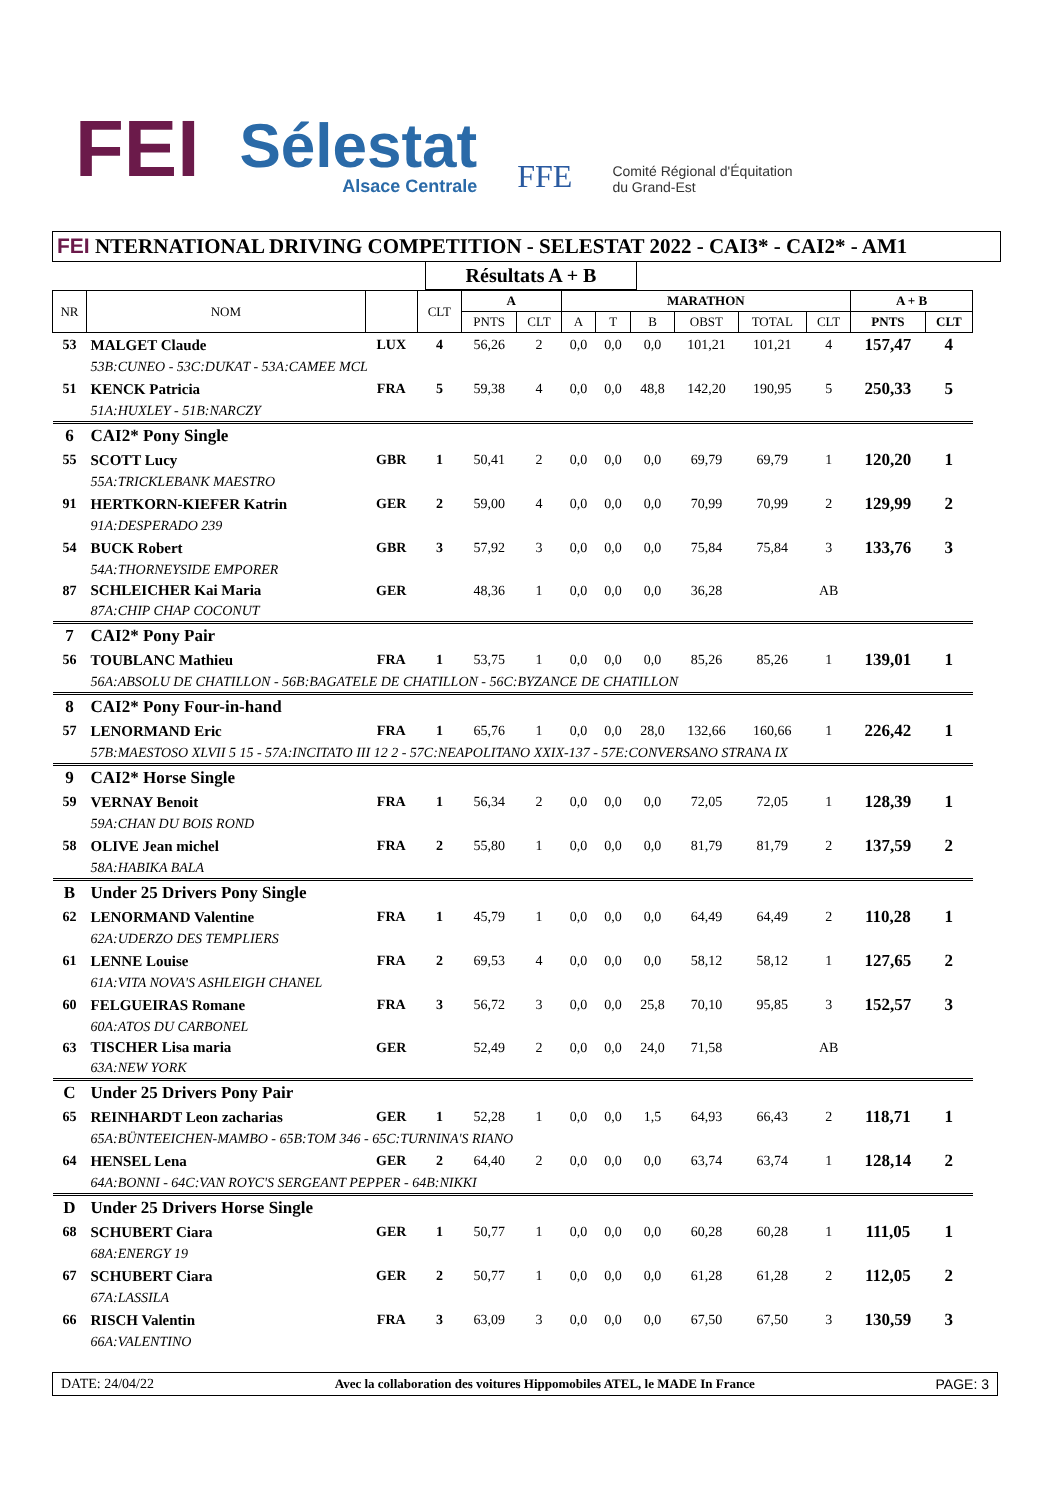FEI
Sélestat
Alsace Centrale
FFE
Comité Régional d'Équitation
du Grand-Est
FEI NTERNATIONAL DRIVING COMPETITION - SELESTAT 2022 - CAI3* - CAI2* - AM1
Résultats A + B
| NR | NOM | | CLT | A | | MARATHON | | | | | | A + B | |
| --- | --- | --- | --- | --- | --- | --- | --- | --- | --- | --- | --- | --- | --- |
| | | | | PNTS | CLT | A | T | B | OBST | TOTAL | CLT | PNTS | CLT |
| 53 | MALGET Claude | LUX | 4 | 56,26 | 2 | 0,0 | 0,0 | 0,0 | 101,21 | 101,21 | 4 | 157,47 | 4 |
| | 53B:CUNEO - 53C:DUKAT - 53A:CAMEE MCL | | | | | | | | | | | | |
| 51 | KENCK Patricia | FRA | 5 | 59,38 | 4 | 0,0 | 0,0 | 48,8 | 142,20 | 190,95 | 5 | 250,33 | 5 |
| | 51A:HUXLEY - 51B:NARCZY | | | | | | | | | | | | |
| 6 | CAI2* Pony Single | | | | | | | | | | | | |
| 55 | SCOTT Lucy | GBR | 1 | 50,41 | 2 | 0,0 | 0,0 | 0,0 | 69,79 | 69,79 | 1 | 120,20 | 1 |
| | 55A:TRICKLEBANK MAESTRO | | | | | | | | | | | | |
| 91 | HERTKORN-KIEFER Katrin | GER | 2 | 59,00 | 4 | 0,0 | 0,0 | 0,0 | 70,99 | 70,99 | 2 | 129,99 | 2 |
| | 91A:DESPERADO 239 | | | | | | | | | | | | |
| 54 | BUCK Robert | GBR | 3 | 57,92 | 3 | 0,0 | 0,0 | 0,0 | 75,84 | 75,84 | 3 | 133,76 | 3 |
| | 54A:THORNEYSIDE EMPORER | | | | | | | | | | | | |
| 87 | SCHLEICHER Kai Maria | GER | | 48,36 | 1 | 0,0 | 0,0 | 0,0 | 36,28 | | AB | | |
| | 87A:CHIP CHAP COCONUT | | | | | | | | | | | | |
| 7 | CAI2* Pony Pair | | | | | | | | | | | | |
| 56 | TOUBLANC Mathieu | FRA | 1 | 53,75 | 1 | 0,0 | 0,0 | 0,0 | 85,26 | 85,26 | 1 | 139,01 | 1 |
| | 56A:ABSOLU DE CHATILLON - 56B:BAGATELE DE CHATILLON - 56C:BYZANCE DE CHATILLON | | | | | | | | | | | | |
| 8 | CAI2* Pony Four-in-hand | | | | | | | | | | | | |
| 57 | LENORMAND Eric | FRA | 1 | 65,76 | 1 | 0,0 | 0,0 | 28,0 | 132,66 | 160,66 | 1 | 226,42 | 1 |
| | 57B:MAESTOSO XLVII 5 15 - 57A:INCITATO III 12 2 - 57C:NEAPOLITANO XXIX-137 - 57E:CONVERSANO STRANA IX | | | | | | | | | | | | |
| 9 | CAI2* Horse Single | | | | | | | | | | | | |
| 59 | VERNAY Benoit | FRA | 1 | 56,34 | 2 | 0,0 | 0,0 | 0,0 | 72,05 | 72,05 | 1 | 128,39 | 1 |
| | 59A:CHAN DU BOIS ROND | | | | | | | | | | | | |
| 58 | OLIVE Jean michel | FRA | 2 | 55,80 | 1 | 0,0 | 0,0 | 0,0 | 81,79 | 81,79 | 2 | 137,59 | 2 |
| | 58A:HABIKA BALA | | | | | | | | | | | | |
| B | Under 25 Drivers Pony Single | | | | | | | | | | | | |
| 62 | LENORMAND Valentine | FRA | 1 | 45,79 | 1 | 0,0 | 0,0 | 0,0 | 64,49 | 64,49 | 2 | 110,28 | 1 |
| | 62A:UDERZO DES TEMPLIERS | | | | | | | | | | | | |
| 61 | LENNE Louise | FRA | 2 | 69,53 | 4 | 0,0 | 0,0 | 0,0 | 58,12 | 58,12 | 1 | 127,65 | 2 |
| | 61A:VITA NOVA'S ASHLEIGH CHANEL | | | | | | | | | | | | |
| 60 | FELGUEIRAS Romane | FRA | 3 | 56,72 | 3 | 0,0 | 0,0 | 25,8 | 70,10 | 95,85 | 3 | 152,57 | 3 |
| | 60A:ATOS DU CARBONEL | | | | | | | | | | | | |
| 63 | TISCHER Lisa maria | GER | | 52,49 | 2 | 0,0 | 0,0 | 24,0 | 71,58 | | AB | | |
| | 63A:NEW YORK | | | | | | | | | | | | |
| C | Under 25 Drivers Pony Pair | | | | | | | | | | | | |
| 65 | REINHARDT Leon zacharias | GER | 1 | 52,28 | 1 | 0,0 | 0,0 | 1,5 | 64,93 | 66,43 | 2 | 118,71 | 1 |
| | 65A:BÜNTEEICHEN-MAMBO - 65B:TOM 346 - 65C:TURNINA'S RIANO | | | | | | | | | | | | |
| 64 | HENSEL Lena | GER | 2 | 64,40 | 2 | 0,0 | 0,0 | 0,0 | 63,74 | 63,74 | 1 | 128,14 | 2 |
| | 64A:BONNI - 64C:VAN ROYC'S SERGEANT PEPPER - 64B:NIKKI | | | | | | | | | | | | |
| D | Under 25 Drivers Horse Single | | | | | | | | | | | | |
| 68 | SCHUBERT Ciara | GER | 1 | 50,77 | 1 | 0,0 | 0,0 | 0,0 | 60,28 | 60,28 | 1 | 111,05 | 1 |
| | 68A:ENERGY 19 | | | | | | | | | | | | |
| 67 | SCHUBERT Ciara | GER | 2 | 50,77 | 1 | 0,0 | 0,0 | 0,0 | 61,28 | 61,28 | 2 | 112,05 | 2 |
| | 67A:LASSILA | | | | | | | | | | | | |
| 66 | RISCH Valentin | FRA | 3 | 63,09 | 3 | 0,0 | 0,0 | 0,0 | 67,50 | 67,50 | 3 | 130,59 | 3 |
| | 66A:VALENTINO | | | | | | | | | | | | |
DATE: 24/04/22 Avec la collaboration des voitures Hippomobiles ATEL, le MADE In France PAGE: 3